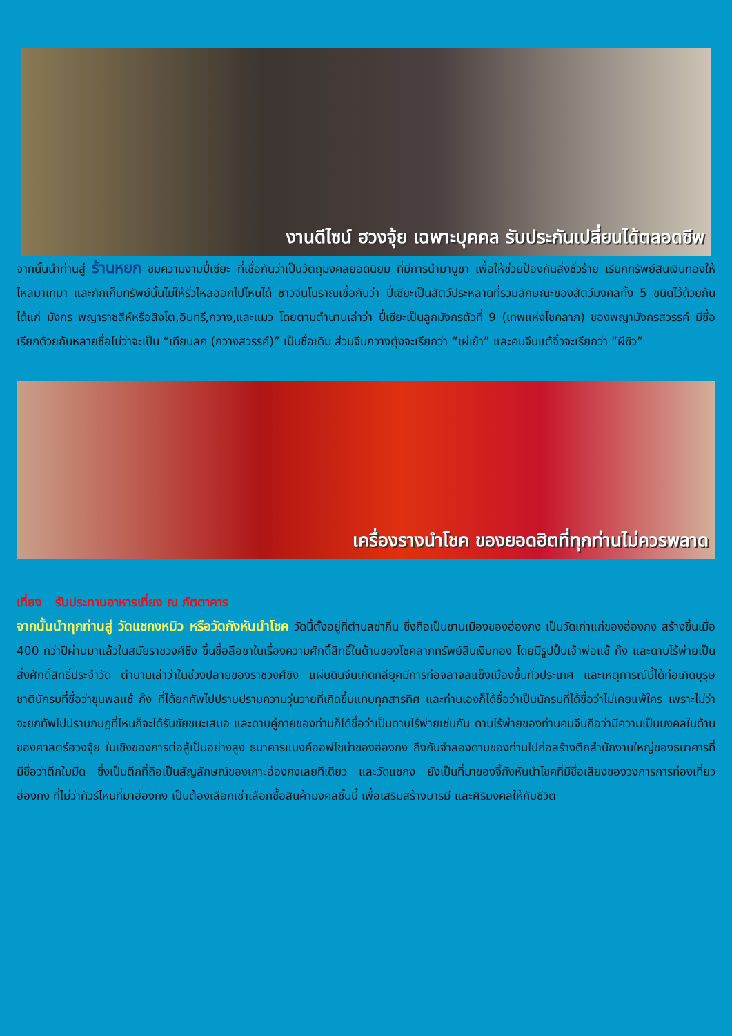งานดีไซน์ ฮวงจุ้ย เฉพาะบุคคล รับประกันเปลี่ยนได้ตลอดชีพ
จากนั้นนำท่านสู่ ร้านหยก ชมความงามปี่เซียะ ที่เชื่อกันว่าเป็นวัตถุมงคลยอดนิยม ที่มีการนำมาบูชา เพื่อให้ช่วยป้องกันสิ่งชั่วร้าย เรียกทรัพย์สินเงินทองให้ไหลมาเทมา และกักเก็บทรัพย์นั้นไม่ให้รั่วไหลออกไปไหนได้ ชาวจีนโบราณเชื่อกันว่า ปี่เซียะเป็นสัตว์ประหลาดที่รวมลักษณะของสัตว์มงคลทั้ง 5 ชนิดไว้ด้วยกัน ได้แก่ มังกร พญาราชสีห์หรือสิงโต,อินทรี,กวาง,และแมว โดยตามตำนานเล่าว่า ปี่เซียะเป็นลูกมังกรตัวที่ 9 (เทพแห่งโชคลาภ) ของพญามังกรสวรรค์ มีชื่อเรียกด้วยกันหลายชื่อไม่ว่าจะเป็น “เทียนลก (กวางสวรรค์)” เป็นชื่อเดิม ส่วนจีนกวางตุ้งจะเรียกว่า “เผ่เย้า” และคนจีนแต้จิ๋วจะเรียกว่า “ผีซิว”
เครื่องรางนำโชค ของยอดฮิตที่ทุกท่านไม่ควรพลาด
เที่ยง รับประทานอาหารเที่ยง ณ ภัตตาคาร
จากนั้นนำทุกท่านสู่ วัดแชกงหมิว หรือวัดกังหันนำโชค วัดนี้ตั้งอยู่ที่ตำบลซ่ากิ่น ซึ่งถือเป็นชานเมืองของฮ่องกง เป็นวัดเก่าแก่ของฮ่องกง สร้างขึ้นเมื่อ 400 กว่าปีผ่านมาแล้วในสมัยราชวงศ์ชิง ขึ้นชื่อลือชาในเรื่องความศักดิ์สิทธิ์ในด้านของโชคลาภทรัพย์สินเงินทอง โดยมีรูปปั้นเจ้าพ่อแช้ ก๊ง และดาบไร้พ่ายเป็นสิ่งศักดิ์สิทธิ์ประจำวัด ตำนานเล่าว่าในช่วงปลายของราชวงศ์ชิง แผ่นดินจีนเกิดกลียุคมีการก่อจลาจลแข็งเมืองขึ้นทั่วประเทศ และเหตุการณ์นี้ได้ก่อเกิดบุรุษชาตินักรบที่ชื่อว่าขุนพลแช้ ก๊ง ที่ได้ยกทัพไปปราบปรามความวุ่นวายที่เกิดขึ้นแทบทุกสารทิศ และท่านเองก็ได้ชื่อว่าเป็นนักรบที่ได้ชื่อว่าไม่เคยแพ้ใคร เพราะไม่ว่าจะยกทัพไปปราบกบฏที่ไหนก็จะได้รับชัยชนะเสมอ และดาบคู่กายของท่านก็ได้ชื่อว่าเป็นดาบไร้พ่ายเช่นกัน ดาบไร้พ่ายของท่านคนจีนถือว่ามีความเป็นมงคลในด้านของศาสตร์ฮวงจุ้ย ในเชิงของการต่อสู้เป็นอย่างสูง ธนาคารแบงค์ออฟไชน่าของฮ่องกง ถึงกับจำลองดาบของท่านไปก่อสร้างตึกสำนักงานใหญ่ของธนาคารที่มีชื่อว่าตึกใบมีด ซึ่งเป็นตึกที่ถือเป็นสัญลักษณ์ของเกาะฮ่องกงเลยทีเดียว และวัดแชกง ยังเป็นที่มาของจี้กังหันนำโชคที่มีชื่อเสียงของวงการการท่องเที่ยวฮ่องกง ที่ไม่ว่าทัวร์ไหนที่มาฮ่องกง เป็นต้องเลือกเช่าเลือกซื้อสินค้ามงคลชิ้นนี้ เพื่อเสริมสร้างบารมี และศิริมงคลให้กับชีวิต